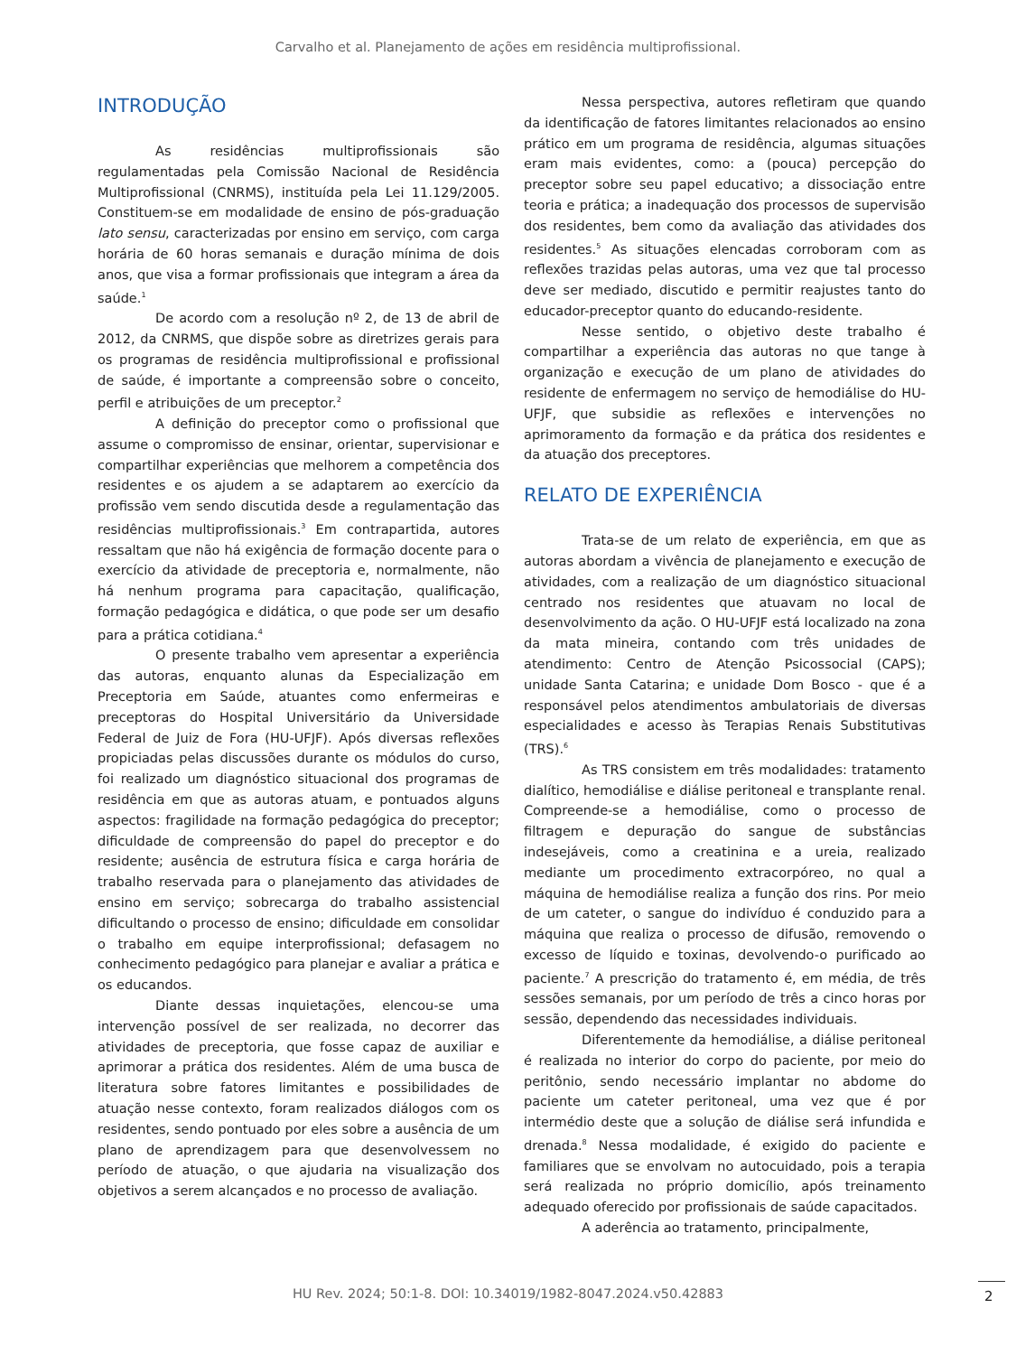Carvalho et al. Planejamento de ações em residência multiprofissional.
INTRODUÇÃO
As residências multiprofissionais são regulamentadas pela Comissão Nacional de Residência Multiprofissional (CNRMS), instituída pela Lei 11.129/2005. Constituem-se em modalidade de ensino de pós-graduação lato sensu, caracterizadas por ensino em serviço, com carga horária de 60 horas semanais e duração mínima de dois anos, que visa a formar profissionais que integram a área da saúde.<sup>1</sup>
De acordo com a resolução nº 2, de 13 de abril de 2012, da CNRMS, que dispõe sobre as diretrizes gerais para os programas de residência multiprofissional e profissional de saúde, é importante a compreensão sobre o conceito, perfil e atribuições de um preceptor.<sup>2</sup>
A definição do preceptor como o profissional que assume o compromisso de ensinar, orientar, supervisionar e compartilhar experiências que melhorem a competência dos residentes e os ajudem a se adaptarem ao exercício da profissão vem sendo discutida desde a regulamentação das residências multiprofissionais.<sup>3</sup> Em contrapartida, autores ressaltam que não há exigência de formação docente para o exercício da atividade de preceptoria e, normalmente, não há nenhum programa para capacitação, qualificação, formação pedagógica e didática, o que pode ser um desafio para a prática cotidiana.<sup>4</sup>
O presente trabalho vem apresentar a experiência das autoras, enquanto alunas da Especialização em Preceptoria em Saúde, atuantes como enfermeiras e preceptoras do Hospital Universitário da Universidade Federal de Juiz de Fora (HU-UFJF). Após diversas reflexões propiciadas pelas discussões durante os módulos do curso, foi realizado um diagnóstico situacional dos programas de residência em que as autoras atuam, e pontuados alguns aspectos: fragilidade na formação pedagógica do preceptor; dificuldade de compreensão do papel do preceptor e do residente; ausência de estrutura física e carga horária de trabalho reservada para o planejamento das atividades de ensino em serviço; sobrecarga do trabalho assistencial dificultando o processo de ensino; dificuldade em consolidar o trabalho em equipe interprofissional; defasagem no conhecimento pedagógico para planejar e avaliar a prática e os educandos.
Diante dessas inquietações, elencou-se uma intervenção possível de ser realizada, no decorrer das atividades de preceptoria, que fosse capaz de auxiliar e aprimorar a prática dos residentes. Além de uma busca de literatura sobre fatores limitantes e possibilidades de atuação nesse contexto, foram realizados diálogos com os residentes, sendo pontuado por eles sobre a ausência de um plano de aprendizagem para que desenvolvessem no período de atuação, o que ajudaria na visualização dos objetivos a serem alcançados e no processo de avaliação.
Nessa perspectiva, autores refletiram que quando da identificação de fatores limitantes relacionados ao ensino prático em um programa de residência, algumas situações eram mais evidentes, como: a (pouca) percepção do preceptor sobre seu papel educativo; a dissociação entre teoria e prática; a inadequação dos processos de supervisão dos residentes, bem como da avaliação das atividades dos residentes.<sup>5</sup> As situações elencadas corroboram com as reflexões trazidas pelas autoras, uma vez que tal processo deve ser mediado, discutido e permitir reajustes tanto do educador-preceptor quanto do educando-residente.
Nesse sentido, o objetivo deste trabalho é compartilhar a experiência das autoras no que tange à organização e execução de um plano de atividades do residente de enfermagem no serviço de hemodiálise do HU-UFJF, que subsidie as reflexões e intervenções no aprimoramento da formação e da prática dos residentes e da atuação dos preceptores.
RELATO DE EXPERIÊNCIA
Trata-se de um relato de experiência, em que as autoras abordam a vivência de planejamento e execução de atividades, com a realização de um diagnóstico situacional centrado nos residentes que atuavam no local de desenvolvimento da ação. O HU-UFJF está localizado na zona da mata mineira, contando com três unidades de atendimento: Centro de Atenção Psicossocial (CAPS); unidade Santa Catarina; e unidade Dom Bosco - que é a responsável pelos atendimentos ambulatoriais de diversas especialidades e acesso às Terapias Renais Substitutivas (TRS).<sup>6</sup>
As TRS consistem em três modalidades: tratamento dialítico, hemodiálise e diálise peritoneal e transplante renal. Compreende-se a hemodiálise, como o processo de filtragem e depuração do sangue de substâncias indesejáveis, como a creatinina e a ureia, realizado mediante um procedimento extracorpóreo, no qual a máquina de hemodiálise realiza a função dos rins. Por meio de um cateter, o sangue do indivíduo é conduzido para a máquina que realiza o processo de difusão, removendo o excesso de líquido e toxinas, devolvendo-o purificado ao paciente.<sup>7</sup> A prescrição do tratamento é, em média, de três sessões semanais, por um período de três a cinco horas por sessão, dependendo das necessidades individuais.
Diferentemente da hemodiálise, a diálise peritoneal é realizada no interior do corpo do paciente, por meio do peritônio, sendo necessário implantar no abdome do paciente um cateter peritoneal, uma vez que é por intermédio deste que a solução de diálise será infundida e drenada.<sup>8</sup> Nessa modalidade, é exigido do paciente e familiares que se envolvam no autocuidado, pois a terapia será realizada no próprio domicílio, após treinamento adequado oferecido por profissionais de saúde capacitados.
A aderência ao tratamento, principalmente,
HU Rev. 2024; 50:1-8. DOI: 10.34019/1982-8047.2024.v50.42883 2